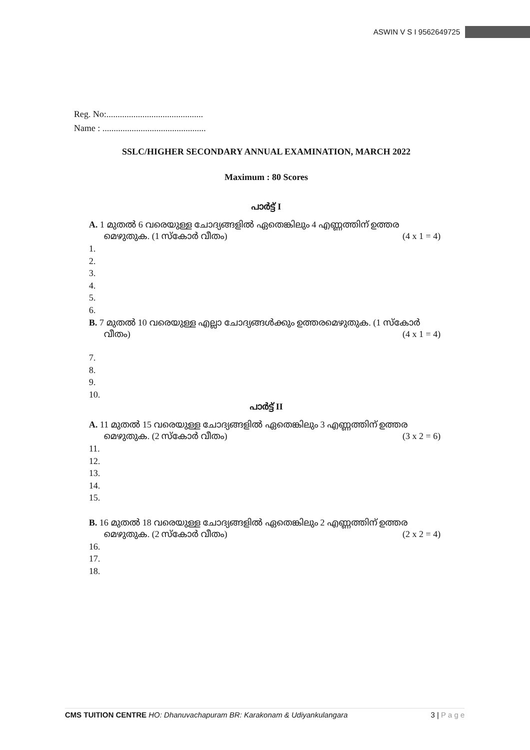ASWIN V S I 9562649725
Reg. No:...........................................
Name : ..............................................
SSLC/HIGHER SECONDARY ANNUAL EXAMINATION, MARCH 2022
Maximum : 80 Scores
പാർട്ട് I
A. 1 മുതൽ 6 വരെയുള്ള ചോദ്യങ്ങളിൽ ഏതെങ്കിലും 4 എണ്ണത്തിന് ഉത്തര
മെഴുതുക. (1 സ്കോർ വീതം) (4 x 1 = 4)
1.
2.
3.
4.
5.
6.
B. 7 മുതൽ 10 വരെയുള്ള എല്ലാ ചോദ്യങ്ങൾക്കും ഉത്തരമെഴുതുക. (1 സ്കോർ
വീതം) (4 x 1 = 4)
7.
8.
9.
10.
പാർട്ട് II
A. 11 മുതൽ 15 വരെയുള്ള ചോദ്യങ്ങളിൽ ഏതെങ്കിലും 3 എണ്ണത്തിന് ഉത്തര
മെഴുതുക. (2 സ്കോർ വീതം) (3 x 2 = 6)
11.
12.
13.
14.
15.
B. 16 മുതൽ 18 വരെയുള്ള ചോദ്യങ്ങളിൽ ഏതെങ്കിലും 2 എണ്ണത്തിന് ഉത്തര
മെഴുതുക. (2 സ്കോർ വീതം) (2 x 2 = 4)
16.
17.
18.
CMS TUITION CENTRE HO: Dhanuvachapuram BR: Karakonam & Udiyankulangara 3 | P a g e